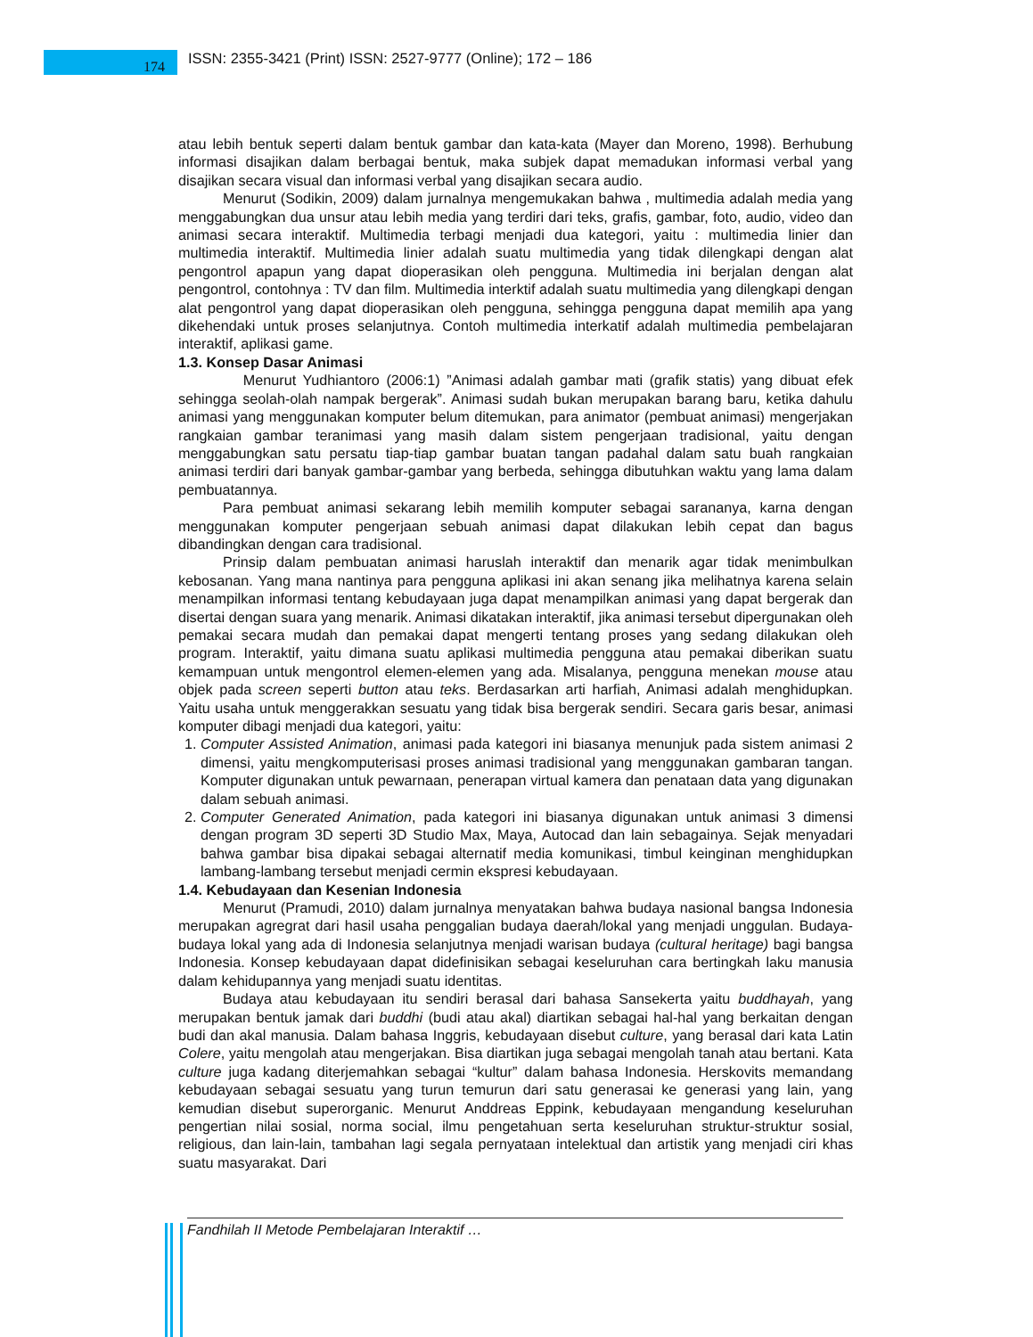174
ISSN: 2355-3421 (Print) ISSN: 2527-9777 (Online); 172 – 186
atau lebih bentuk seperti dalam bentuk gambar dan kata-kata (Mayer dan Moreno, 1998). Berhubung informasi disajikan dalam berbagai bentuk, maka subjek dapat memadukan informasi verbal yang disajikan secara visual dan informasi verbal yang disajikan secara audio.
Menurut (Sodikin, 2009) dalam jurnalnya mengemukakan bahwa , multimedia adalah media yang menggabungkan dua unsur atau lebih media yang terdiri dari teks, grafis, gambar, foto, audio, video dan animasi secara interaktif. Multimedia terbagi menjadi dua kategori, yaitu : multimedia linier dan multimedia interaktif. Multimedia linier adalah suatu multimedia yang tidak dilengkapi dengan alat pengontrol apapun yang dapat dioperasikan oleh pengguna. Multimedia ini berjalan dengan alat pengontrol, contohnya : TV dan film. Multimedia interktif adalah suatu multimedia yang dilengkapi dengan alat pengontrol yang dapat dioperasikan oleh pengguna, sehingga pengguna dapat memilih apa yang dikehendaki untuk proses selanjutnya. Contoh multimedia interkatif adalah multimedia pembelajaran interaktif, aplikasi game.
1.3. Konsep Dasar Animasi
Menurut Yudhiantoro (2006:1) ”Animasi adalah gambar mati (grafik statis) yang dibuat efek sehingga seolah-olah nampak bergerak”. Animasi sudah bukan merupakan barang baru, ketika dahulu animasi yang menggunakan komputer belum ditemukan, para animator (pembuat animasi) mengerjakan rangkaian gambar teranimasi yang masih dalam sistem pengerjaan tradisional, yaitu dengan menggabungkan satu persatu tiap-tiap gambar buatan tangan padahal dalam satu buah rangkaian animasi terdiri dari banyak gambar-gambar yang berbeda, sehingga dibutuhkan waktu yang lama dalam pembuatannya.
Para pembuat animasi sekarang lebih memilih komputer sebagai sarananya, karna dengan menggunakan komputer pengerjaan sebuah animasi dapat dilakukan lebih cepat dan bagus dibandingkan dengan cara tradisional.
Prinsip dalam pembuatan animasi haruslah interaktif dan menarik agar tidak menimbulkan kebosanan. Yang mana nantinya para pengguna aplikasi ini akan senang jika melihatnya karena selain menampilkan informasi tentang kebudayaan juga dapat menampilkan animasi yang dapat bergerak dan disertai dengan suara yang menarik. Animasi dikatakan interaktif, jika animasi tersebut dipergunakan oleh pemakai secara mudah dan pemakai dapat mengerti tentang proses yang sedang dilakukan oleh program. Interaktif, yaitu dimana suatu aplikasi multimedia pengguna atau pemakai diberikan suatu kemampuan untuk mengontrol elemen-elemen yang ada. Misalanya, pengguna menekan mouse atau objek pada screen seperti button atau teks. Berdasarkan arti harfiah, Animasi adalah menghidupkan. Yaitu usaha untuk menggerakkan sesuatu yang tidak bisa bergerak sendiri. Secara garis besar, animasi komputer dibagi menjadi dua kategori, yaitu:
1. Computer Assisted Animation, animasi pada kategori ini biasanya menunjuk pada sistem animasi 2 dimensi, yaitu mengkomputerisasi proses animasi tradisional yang menggunakan gambaran tangan. Komputer digunakan untuk pewarnaan, penerapan virtual kamera dan penataan data yang digunakan dalam sebuah animasi.
2. Computer Generated Animation, pada kategori ini biasanya digunakan untuk animasi 3 dimensi dengan program 3D seperti 3D Studio Max, Maya, Autocad dan lain sebagainya. Sejak menyadari bahwa gambar bisa dipakai sebagai alternatif media komunikasi, timbul keinginan menghidupkan lambang-lambang tersebut menjadi cermin ekspresi kebudayaan.
1.4. Kebudayaan dan Kesenian Indonesia
Menurut (Pramudi, 2010) dalam jurnalnya menyatakan bahwa budaya nasional bangsa Indonesia merupakan agregrat dari hasil usaha penggalian budaya daerah/lokal yang menjadi unggulan. Budaya-budaya lokal yang ada di Indonesia selanjutnya menjadi warisan budaya (cultural heritage) bagi bangsa Indonesia. Konsep kebudayaan dapat didefinisikan sebagai keseluruhan cara bertingkah laku manusia dalam kehidupannya yang menjadi suatu identitas.
Budaya atau kebudayaan itu sendiri berasal dari bahasa Sansekerta yaitu buddhayah, yang merupakan bentuk jamak dari buddhi (budi atau akal) diartikan sebagai hal-hal yang berkaitan dengan budi dan akal manusia. Dalam bahasa Inggris, kebudayaan disebut culture, yang berasal dari kata Latin Colere, yaitu mengolah atau mengerjakan. Bisa diartikan juga sebagai mengolah tanah atau bertani. Kata culture juga kadang diterjemahkan sebagai “kultur” dalam bahasa Indonesia. Herskovits memandang kebudayaan sebagai sesuatu yang turun temurun dari satu generasai ke generasi yang lain, yang kemudian disebut superorganic. Menurut Anddreas Eppink, kebudayaan mengandung keseluruhan pengertian nilai sosial, norma social, ilmu pengetahuan serta keseluruhan struktur-struktur sosial, religious, dan lain-lain, tambahan lagi segala pernyataan intelektual dan artistik yang menjadi ciri khas suatu masyarakat. Dari
Fandhilah II Metode Pembelajaran Interaktif …